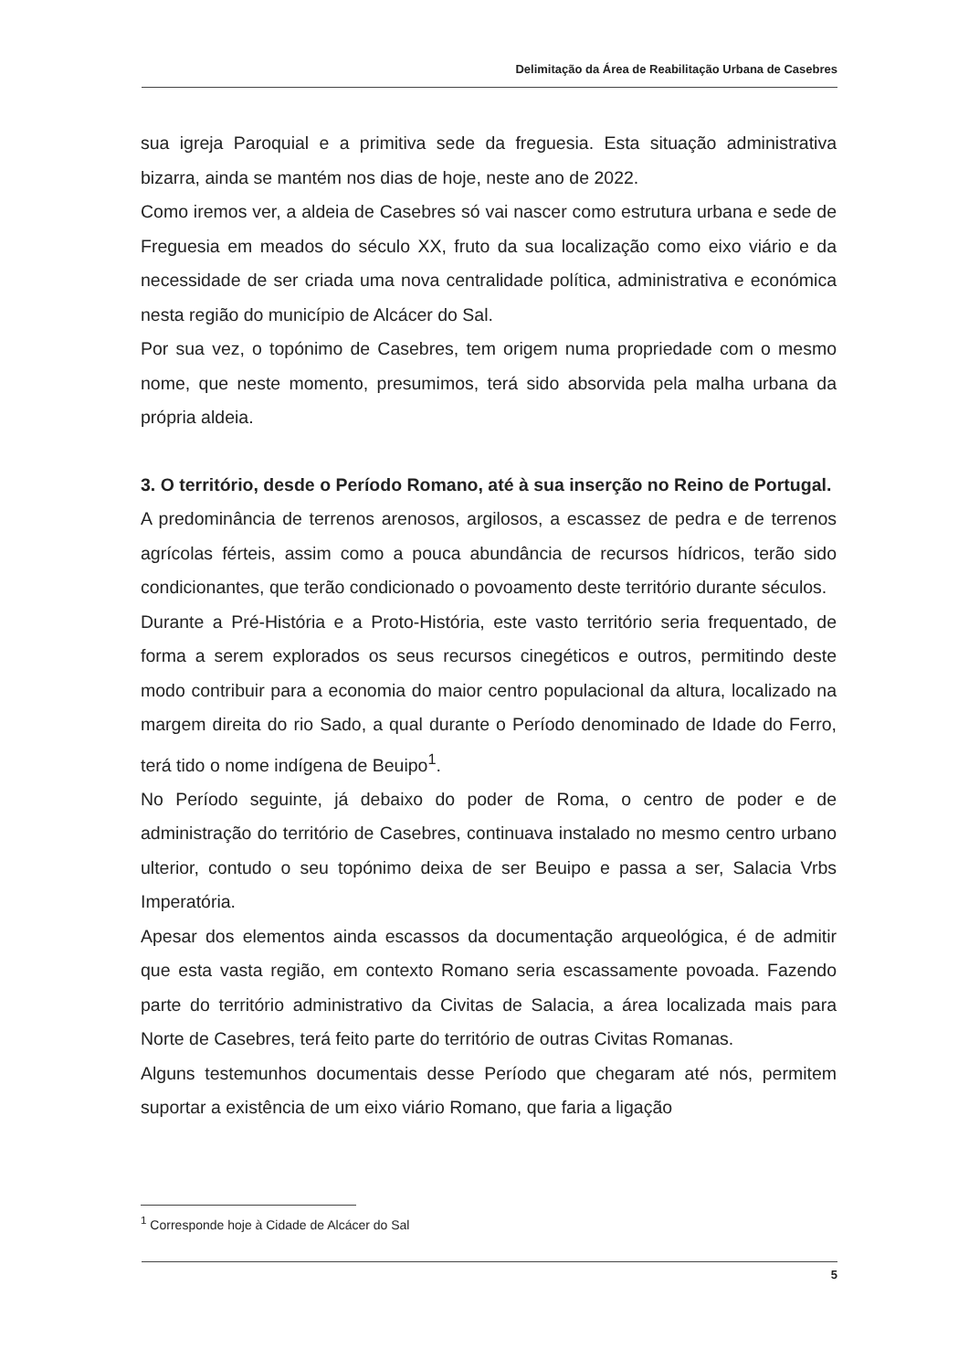Delimitação da Área de Reabilitação Urbana de Casebres
sua igreja Paroquial e a primitiva sede da freguesia. Esta situação administrativa bizarra, ainda se mantém nos dias de hoje, neste ano de 2022.
Como iremos ver, a aldeia de Casebres só vai nascer como estrutura urbana e sede de Freguesia em meados do século XX, fruto da sua localização como eixo viário e da necessidade de ser criada uma nova centralidade política, administrativa e económica nesta região do município de Alcácer do Sal.
Por sua vez, o topónimo de Casebres, tem origem numa propriedade com o mesmo nome, que neste momento, presumimos, terá sido absorvida pela malha urbana da própria aldeia.
3. O território, desde o Período Romano, até à sua inserção no Reino de Portugal.
A predominância de terrenos arenosos, argilosos, a escassez de pedra e de terrenos agrícolas férteis, assim como a pouca abundância de recursos hídricos, terão sido condicionantes, que terão condicionado o povoamento deste território durante séculos.
Durante a Pré-História e a Proto-História, este vasto território seria frequentado, de forma a serem explorados os seus recursos cinegéticos e outros, permitindo deste modo contribuir para a economia do maior centro populacional da altura, localizado na margem direita do rio Sado, a qual durante o Período denominado de Idade do Ferro, terá tido o nome indígena de Beuipo<sup>1</sup>.
No Período seguinte, já debaixo do poder de Roma, o centro de poder e de administração do território de Casebres, continuava instalado no mesmo centro urbano ulterior, contudo o seu topónimo deixa de ser Beuipo e passa a ser, Salacia Vrbs Imperatória.
Apesar dos elementos ainda escassos da documentação arqueológica, é de admitir que esta vasta região, em contexto Romano seria escassamente povoada. Fazendo parte do território administrativo da Civitas de Salacia, a área localizada mais para Norte de Casebres, terá feito parte do território de outras Civitas Romanas.
Alguns testemunhos documentais desse Período que chegaram até nós, permitem suportar a existência de um eixo viário Romano, que faria a ligação
<sup>1</sup> Corresponde hoje à Cidade de Alcácer do Sal
5